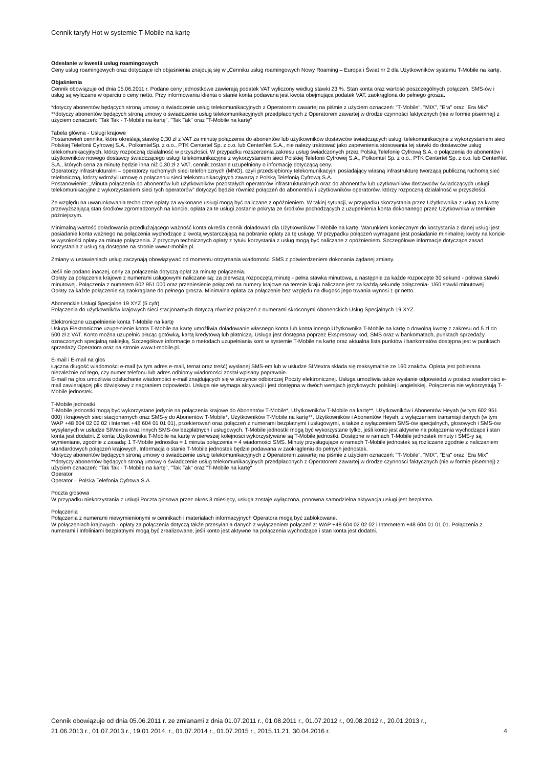Cennik taryfy Hot w systemie T-Mobile na kartę
Odesłanie w kwestii usług roamingowych
Ceny usług roamingowych oraz dotyczące ich objaśnienia znajdują się w „Cenniku usług roamingowych Nowy Roaming – Europa i Świat nr 2 dla Użytkowników systemu T-Mobile na kartę.
Objaśnienia
Cennik obowiązuje od dnia 05.06.2011 r. Podane ceny jednostkowe zawierają podatek VAT wyliczony według stawki 23 %. Stan konta oraz wartość poszczególnych połączeń, SMS-ów i usług są wyliczane w oparciu o ceny netto. Przy informowaniu klienta o stanie konta podawana jest kwota obejmująca podatek VAT, zaokrąglona do pełnego grosza.
*dotyczy abonentów będących stroną umowy o świadczenie usług telekomunikacyjnych z Operatorem zawartej na piśmie z użyciem oznaczeń: "T-Mobile", "MIX", "Era" oraz "Era Mix"
**dotyczy abonentów będących stroną umowy o świadczenie usług telekomunikacyjnych przedpłaconych z Operatorem zawartej w drodze czynności faktycznych (nie w formie pisemnej) z użyciem oznaczeń: "Tak Tak - T-Mobile na kartę", "Tak Tak" oraz "T-Mobile na kartę"
Tabela główna - Usługi krajowe
Postanowień cennika, które określają stawkę 0,30 zł z VAT za minutę połączenia do abonentów lub użytkowników dostawców świadczących usługi telekomunikacyjne z wykorzystaniem sieci Polskiej Telefonii Cyfrowej S.A., PolkomtelSp. z o.o., PTK Centertel Sp. z o.o. lub CenterNet S.A., nie należy traktować jako zapewnienia stosowania tej stawki do dostawców usług telekomunikacyjnych, którzy rozpoczną działalność w przyszłości. W przypadku rozszerzenia zakresu usług świadczonych przez Polską Telefonię Cyfrową S.A. o połączenia do abonentów i użytkowników nowego dostawcy świadczącego usługi telekomunikacyjne z wykorzystaniem sieci Polskiej Telefonii Cyfrowej S.A., Polkomtel Sp. z o.o., PTK Centertel Sp. z o.o. lub CenterNet S.A., których cena za minutę będzie inna niż 0,30 zł z VAT, cennik zostanie uzupełniony o informację dotyczącą ceny.
Operatorzy infrastrukturalni – operatorzy ruchomych sieci telefonicznych (MNO), czyli przedsiębiorcy telekomunikacyjni posiadający własną infrastrukturę tworzącą publiczną ruchomą sieć telefoniczną, którzy wdrożyli umowę o połączeniu sieci telekomunikacyjnych zawartą z Polską Telefonią Cyfrową S.A.
Postanowienie: „Minuta połączenia do abonentów lub użytkowników pozostałych operatorów infrastrukturalnych oraz do abonentów lub użytkowników dostawców świadczących usługi telekomunikacyjne z wykorzystaniem sieci tych operatorów” dotyczyć będzie również połączeń do abonentów i użytkowników operatorów, którzy rozpoczną działalność w przyszłości.
Ze względu na uwarunkowania techniczne opłaty za wykonane usługi mogą być naliczane z opóźnieniem. W takiej sytuacji, w przypadku skorzystania przez Użytkownika z usług za kwotę przewyższającą stan środków zgromadzonych na koncie, opłata za te usługi zostanie pokryta ze środków pochodzących z uzupełnienia konta dokonanego przez Użytkownika w terminie późniejszym.
Minimalną wartość doładowania przedłużającego ważność konta określa cennik doładowań dla Użytkowników T-Mobile na kartę. Warunkiem koniecznym do korzystania z danej usługi jest posiadanie konta ważnego na połączenia wychodzące z kwotą wystarczającą na pobranie opłaty za tę usługę. W przypadku połączeń wymagane jest posiadanie minimalnej kwoty na koncie w wysokości opłaty za minutę połączenia. Z przyczyn technicznych opłaty z tytułu korzystania z usług mogą być naliczane z opóźnieniem. Szczegółowe informacje dotyczące zasad korzystania z usług są dostępne na stronie www.t-mobile.pl.
Zmiany w ustawieniach usług zaczynają obowiązywać od momentu otrzymania wiadomości SMS z potwierdzeniem dokonania żądanej zmiany.
Jeśli nie podano inaczej, ceny za połączenia dotyczą opłat za minutę połączenia.
Opłaty za połączenia krajowe z numerami usługowymi naliczane są: za pierwszą rozpoczętą minutę - pełna stawka minutowa, a następnie za każde rozpoczęte 30 sekund - połowa stawki minutowej. Połączenia z numerem 602 951 000 oraz przeniesienie połączeń na numery krajowe na terenie kraju naliczane jest za każdą sekundę połączenia- 1/60 stawki minutowej
Opłaty za każde połączenie są zaokrąglane do pełnego grosza. Minimalna opłata za połączenie bez względu na długość jego trwania wynosi 1 gr netto.
Abonenckie Usługi Specjalne 19 XYZ (5 cyfr)
Połączenia do użytkowników krajowych sieci stacjonarnych dotyczą również połączeń z numerami skróconymi Abonenckich Usług Specjalnych 19 XYZ.
Elektroniczne uzupełnienie konta T-Mobile na kartę
Usługa Elektroniczne uzupełnienie konta T-Mobile na kartę umożliwia doładowanie własnego konta lub konta innego Użytkownika T-Mobile na kartę o dowolną kwotę z zakresu od 5 zł do 500 zł z VAT. Konto można uzupełnić płacąc gotówką, kartą kredytową lub płatniczą. Usługa jest dostępna poprzez Ekspresowy kod, SMS oraz w bankomatach, punktach sprzedaży oznaczonych specjalną naklejką. Szczegółowe informacje o metodach uzupełniania kont w systemie T-Mobile na kartę oraz aktualna lista punktów i bankomatów dostępna jest w punktach sprzedaży Operatora oraz na stronie www.t-mobile.pl.
E-mail i E-mail na głos
Łączna długość wiadomości e-mail (w tym adres e-mail, temat oraz treść) wysłanej SMS-em lub w usłudze SIMextra składa się maksymalnie ze 160 znaków. Opłata jest pobierana niezależnie od tego, czy numer telefonu lub adres odbiorcy wiadomości został wpisany poprawnie.
E-mail na głos umożliwia odsłuchanie wiadomości e-mail znajdujących się w skrzynce odbiorczej Poczty elektronicznej. Usługa umożliwia także wysłanie odpowiedzi w postaci wiadomości e-mail zawierającej plik dźwiękowy z nagraniem odpowiedzi. Usługa nie wymaga aktywacji i jest dostępna w dwóch wersjach językowych: polskiej i angielskiej. Połączenia nie wykorzystują T-Mobile jednostek.
T-Mobile jednostki
T-Mobile jednostki mogą być wykorzystane jedynie na połączenia krajowe do Abonentów T-Mobile*, Użytkowników T-Mobile na kartę**, Użytkowników i Abonentów Heyah (w tym 602 951 000) i krajowych sieci stacjonarnych oraz SMS-y do Abonentów T-Mobile*, Użytkowników T-Mobile na kartę**, Użytkowników i Abonentów Heyah, z wyłączeniem transmisji danych (w tym WAP +48 604 02 02 02 i Internet +48 604 01 01 01), przekierowań oraz połączeń z numerami bezpłatnymi i usługowymi, a także z wyłączeniem SMS-ów specjalnych, głosowych i SMS-ów wysyłanych w usłudze SIMextra oraz innych SMS-ów bezpłatnych i usługowych. T-Mobile jednostki mogą być wykorzystane tylko, jeśli konto jest aktywne na połączenia wychodzące i stan konta jest dodatni. Z konta Użytkownika T-Mobile na kartę w pierwszej kolejności wykorzystywane są T-Mobile jednostki. Dostępne w ramach T-Mobile jednostek minuty i SMS-y są wymieniane, zgodnie z zasadą: 1 T-Mobile jednostka = 1 minuta połączenia = 4 wiadomości SMS. Minuty przysługujące w ramach T-Mobile jednostek są rozliczane zgodnie z naliczaniem standardowych połączeń krajowych. Informacja o stanie T-Mobile jednostek będzie podawana w zaokrągleniu do pełnych jednostek.
*dotyczy abonentów będących stroną umowy o świadczenie usług telekomunikacyjnych z Operatorem zawartej na piśmie z użyciem oznaczeń: "T-Mobile", "MIX", "Era" oraz "Era Mix"
**dotyczy abonentów będących stroną umowy o świadczenie usług telekomunikacyjnych przedpłaconych z Operatorem zawartej w drodze czynności faktycznych (nie w formie pisemnej) z użyciem oznaczeń: "Tak Tak - T-Mobile na kartę", "Tak Tak" oraz "T-Mobile na kartę"
Operator
Operator – Polska Telefonia Cyfrowa S.A.
Poczta głosowa
W przypadku niekorzystania z usługi Poczta głosowa przez okres 3 miesięcy, usługa zostaje wyłączona, ponowna samodzielna aktywacja usługi jest bezpłatna.
Połączenia
Połączenia z numerami niewymienionymi w cennikach i materiałach informacyjnych Operatora mogą być zablokowane.
W połączeniach krajowych - opłaty za połączenia dotyczą także przesyłania danych z wyłączeniem połączeń z: WAP +48 604 02 02 02 i Internetem +48 604 01 01 01. Połączenia z numerami i Infoliniami bezpłatnymi mogą być zrealizowane, jeśli konto jest aktywne na połączenia wychodzące i stan konta jest dodatni.
Cennik obowiązuje od dnia 05.06.2011 r. ze zmianami z dnia 01.07.2011 r., 01.08.2011 r., 01.07.2012 r., 09.08.2012 r., 20.01.2013 r.,
21.06.2013 r., 01.07.2013 r., 19.01.2014. r., 01.07.2014 r., 01.07.2015 r., 2015.11.21, 30.04.2016 r.
4